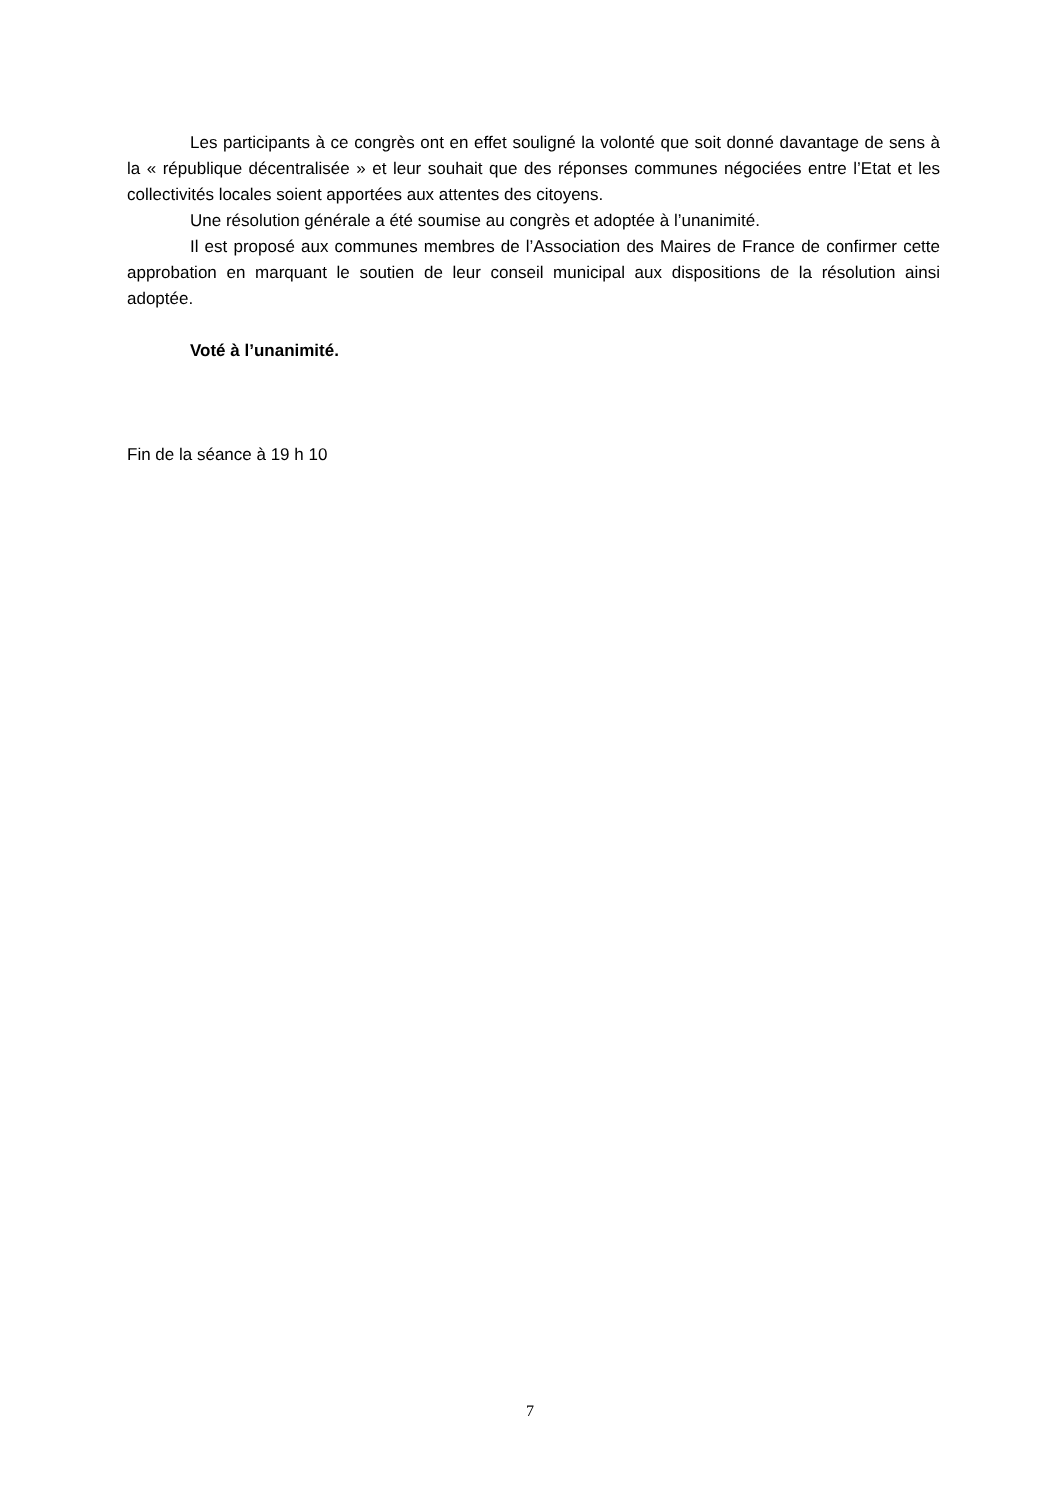Les participants à ce congrès ont en effet souligné la volonté que soit donné davantage de sens à la « république décentralisée » et leur souhait que des réponses communes négociées entre l’Etat et les collectivités locales soient apportées aux attentes des citoyens.
Une résolution générale a été soumise au congrès et adoptée à l’unanimité.
Il est proposé aux communes membres de l’Association des Maires de France de confirmer cette approbation en marquant le soutien de leur conseil municipal aux dispositions de la résolution ainsi adoptée.
Voté à l’unanimité.
Fin de la séance à 19 h 10
7